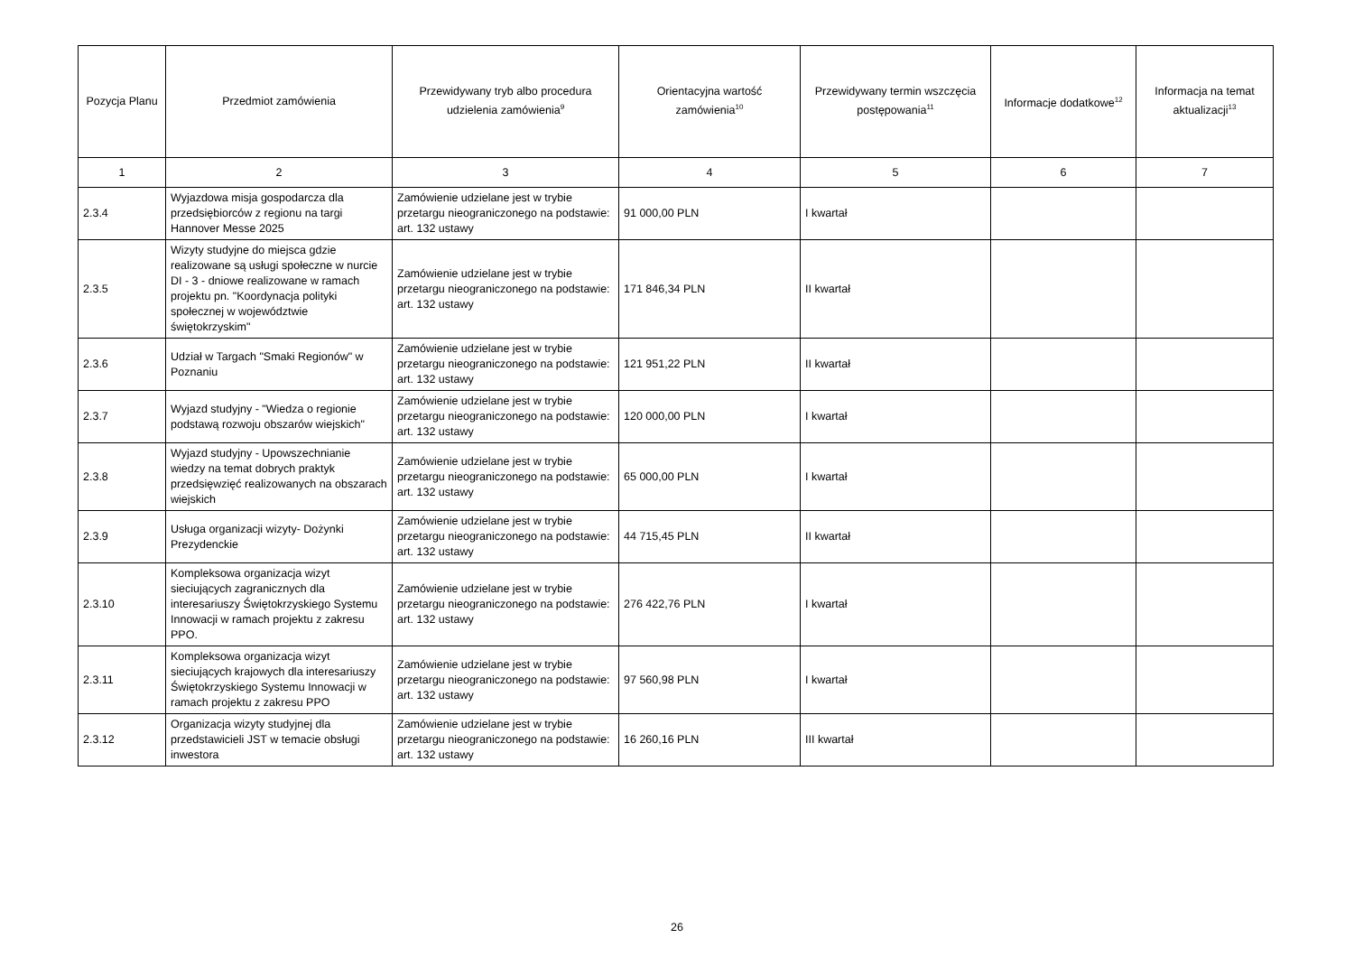| Pozycja Planu | Przedmiot zamówienia | Przewidywany tryb albo procedura udzielenia zamówienia<sup>9</sup> | Orientacyjna wartość zamówienia<sup>10</sup> | Przewidywany termin wszczęcia postępowania<sup>11</sup> | Informacje dodatkowe<sup>12</sup> | Informacja na temat aktualizacji<sup>13</sup> |
| --- | --- | --- | --- | --- | --- | --- |
| 1 | 2 | 3 | 4 | 5 | 6 | 7 |
| 2.3.4 | Wyjazdowa misja gospodarcza dla przedsiębiorców z regionu na targi Hannover Messe 2025 | Zamówienie udzielane jest w trybie przetargu nieograniczonego na podstawie: art. 132 ustawy | 91 000,00 PLN | I kwartał | | |
| 2.3.5 | Wizyty studyjne do miejsca gdzie realizowane są usługi społeczne w nurcie DI - 3 - dniowe realizowane w ramach projektu pn. "Koordynacja polityki społecznej w województwie świętokrzyskim" | Zamówienie udzielane jest w trybie przetargu nieograniczonego na podstawie: art. 132 ustawy | 171 846,34 PLN | II kwartał | | |
| 2.3.6 | Udział w Targach "Smaki Regionów" w Poznaniu | Zamówienie udzielane jest w trybie przetargu nieograniczonego na podstawie: art. 132 ustawy | 121 951,22 PLN | II kwartał | | |
| 2.3.7 | Wyjazd studyjny - "Wiedza o regionie podstawą rozwoju obszarów wiejskich" | Zamówienie udzielane jest w trybie przetargu nieograniczonego na podstawie: art. 132 ustawy | 120 000,00 PLN | I kwartał | | |
| 2.3.8 | Wyjazd studyjny - Upowszechnianie wiedzy na temat dobrych praktyk przedsięwzięć realizowanych na obszarach wiejskich | Zamówienie udzielane jest w trybie przetargu nieograniczonego na podstawie: art. 132 ustawy | 65 000,00 PLN | I kwartał | | |
| 2.3.9 | Usługa organizacji wizyty- Dożynki Prezydenckie | Zamówienie udzielane jest w trybie przetargu nieograniczonego na podstawie: art. 132 ustawy | 44 715,45 PLN | II kwartał | | |
| 2.3.10 | Kompleksowa organizacja wizyt sieciujących zagranicznych dla interesariuszy Świętokrzyskiego Systemu Innowacji w ramach projektu z zakresu PPO. | Zamówienie udzielane jest w trybie przetargu nieograniczonego na podstawie: art. 132 ustawy | 276 422,76 PLN | I kwartał | | |
| 2.3.11 | Kompleksowa organizacja wizyt sieciujących krajowych dla interesariuszy Świętokrzyskiego Systemu Innowacji w ramach projektu z zakresu PPO | Zamówienie udzielane jest w trybie przetargu nieograniczonego na podstawie: art. 132 ustawy | 97 560,98 PLN | I kwartał | | |
| 2.3.12 | Organizacja wizyty studyjnej dla przedstawicieli JST w temacie obsługi inwestora | Zamówienie udzielane jest w trybie przetargu nieograniczonego na podstawie: art. 132 ustawy | 16 260,16 PLN | III kwartał | | |
26